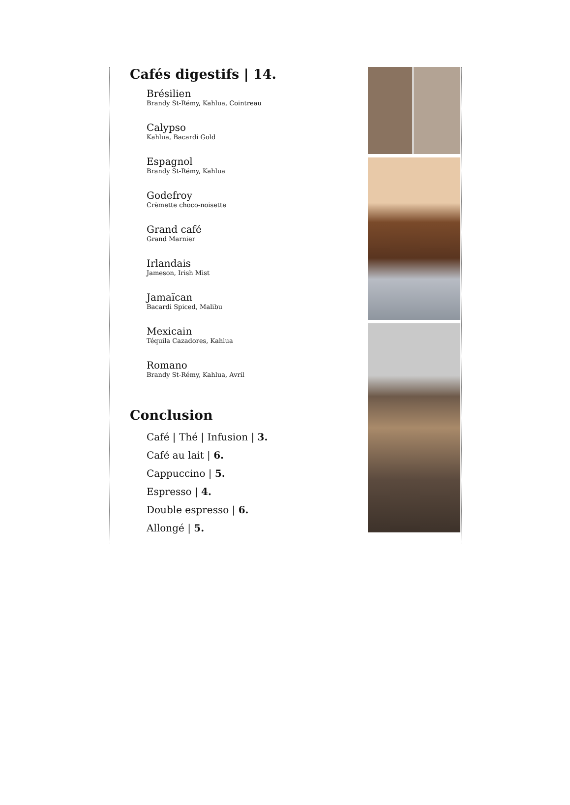Cafés digestifs | 14.
Brésilien
Brandy St-Rémy, Kahlua, Cointreau
Calypso
Kahlua, Bacardi Gold
Espagnol
Brandy St-Rémy, Kahlua
Godefroy
Crèmette choco-noisette
Grand café
Grand Marnier
Irlandais
Jameson, Irish Mist
Jamaïcan
Bacardi Spiced, Malibu
Mexicain
Téquila Cazadores, Kahlua
Romano
Brandy St-Rémy, Kahlua, Avril
Conclusion
Café | Thé | Infusion | 3.
Café au lait | 6.
Cappuccino | 5.
Espresso | 4.
Double espresso | 6.
Allongé | 5.